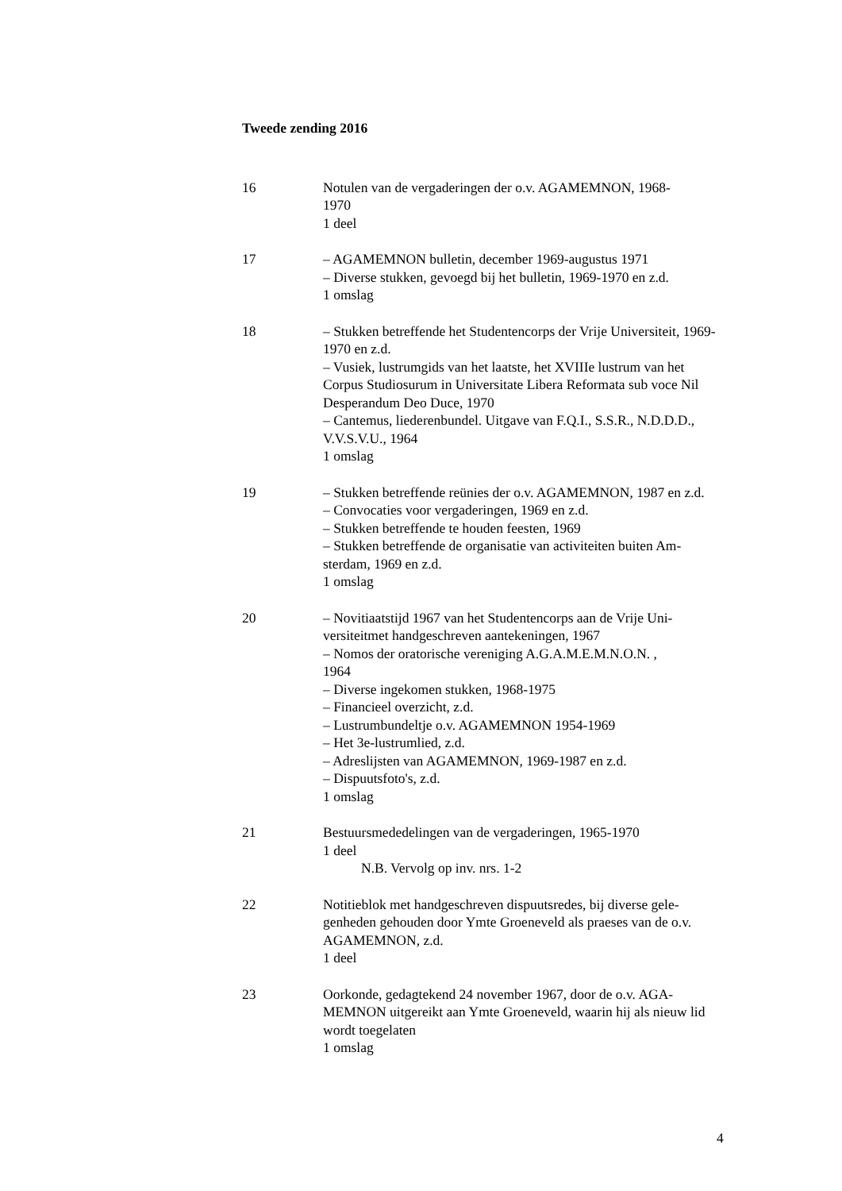Tweede zending 2016
16 Notulen van de vergaderingen der o.v. AGAMEMNON, 1968-
1970
1 deel
17 – AGAMEMNON bulletin, december 1969-augustus 1971
– Diverse stukken, gevoegd bij het bulletin, 1969-1970 en z.d.
1 omslag
18 – Stukken betreffende het Studentencorps der Vrije Universiteit, 1969-1970 en z.d.
– Vusiek, lustrumgids van het laatste, het XVIIIe lustrum van het Corpus Studiosurum in Universitate Libera Reformata sub voce Nil Desperandum Deo Duce, 1970
– Cantemus, liederenbundel. Uitgave van F.Q.I., S.S.R., N.D.D.D., V.V.S.V.U., 1964
1 omslag
19 – Stukken betreffende reünies der o.v. AGAMEMNON, 1987 en z.d.
– Convocaties voor vergaderingen, 1969 en z.d.
– Stukken betreffende te houden feesten, 1969
– Stukken betreffende de organisatie van activiteiten buiten Am-sterdam, 1969 en z.d.
1 omslag
20 – Novitiaatstijd 1967 van het Studentencorps aan de Vrije Uni-versiteitmet handgeschreven aantekeningen, 1967
– Nomos der oratorische vereniging A.G.A.M.E.M.N.O.N. ,
1964
– Diverse ingekomen stukken, 1968-1975
– Financieel overzicht, z.d.
– Lustrumbundeltje o.v. AGAMEMNON 1954-1969
– Het 3e-lustrumlied, z.d.
– Adreslijsten van AGAMEMNON, 1969-1987 en z.d.
– Dispuutsfoto's, z.d.
1 omslag
21 Bestuursmededelingen van de vergaderingen, 1965-1970
1 deel
N.B. Vervolg op inv. nrs. 1-2
22 Notitieblok met handgeschreven dispuutsredes, bij diverse gele-genheden gehouden door Ymte Groeneveld als praeses van de o.v. AGAMEMNON, z.d.
1 deel
23 Oorkonde, gedagtekend 24 november 1967, door de o.v. AGA-MEMNON uitgereikt aan Ymte Groeneveld, waarin hij als nieuw lid wordt toegelaten
1 omslag
4